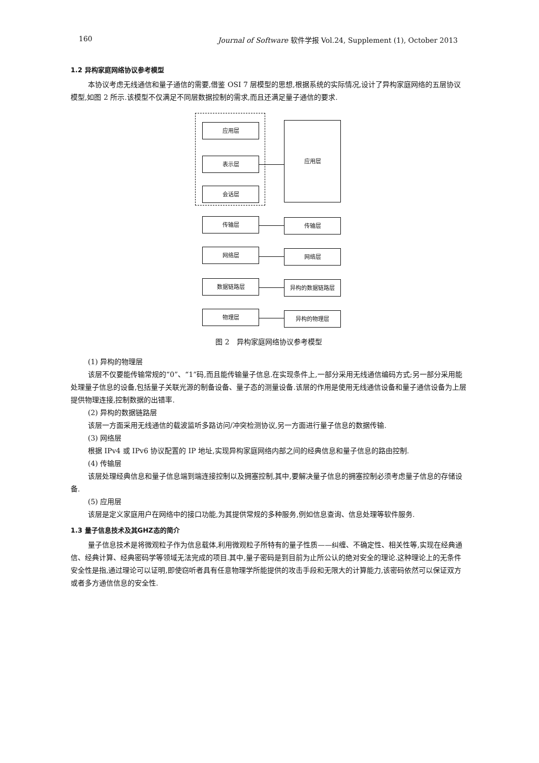160 Journal of Software 软件学报 Vol.24, Supplement (1), October 2013
1.2 异构家庭网络协议参考模型
本协议考虑无线通信和量子通信的需要,借鉴 OSI 7 层模型的思想,根据系统的实际情况,设计了异构家庭网络的五层协议模型,如图 2 所示.该模型不仅满足不同层数据控制的需求,而且还满足量子通信的要求.
应用层
表示层
会话层
应用层
传输层 传输层
网络层 网络层
数据链路层 异构的数据链路层
物理层 异构的物理层
图 2　异构家庭网络协议参考模型
(1) 异构的物理层
该层不仅要能传输常规的“0”、“1”码,而且能传输量子信息.在实现条件上,一部分采用无线通信编码方式;另一部分采用能处理量子信息的设备,包括量子关联光源的制备设备、量子态的测量设备.该层的作用是使用无线通信设备和量子通信设备为上层提供物理连接,控制数据的出错率.
(2) 异构的数据链路层
该层一方面采用无线通信的载波监听多路访问/冲突检测协议,另一方面进行量子信息的数据传输.
(3) 网络层
根据 IPv4 或 IPv6 协议配置的 IP 地址,实现异构家庭网络内部之间的经典信息和量子信息的路由控制.
(4) 传输层
该层处理经典信息和量子信息端到端连接控制以及拥塞控制,其中,要解决量子信息的拥塞控制必须考虑量子信息的存储设备.
(5) 应用层
该层是定义家庭用户在网络中的接口功能,为其提供常规的多种服务,例如信息查询、信息处理等软件服务.
1.3 量子信息技术及其GHZ态的简介
量子信息技术是将微观粒子作为信息载体,利用微观粒子所特有的量子性质——纠缠、不确定性、相关性等,实现在经典通信、经典计算、经典密码学等领域无法完成的项目.其中,量子密码是到目前为止所公认的绝对安全的理论.这种理论上的无条件安全性是指,通过理论可以证明,即使窃听者具有任意物理学所能提供的攻击手段和无限大的计算能力,该密码依然可以保证双方或者多方通信信息的安全性.